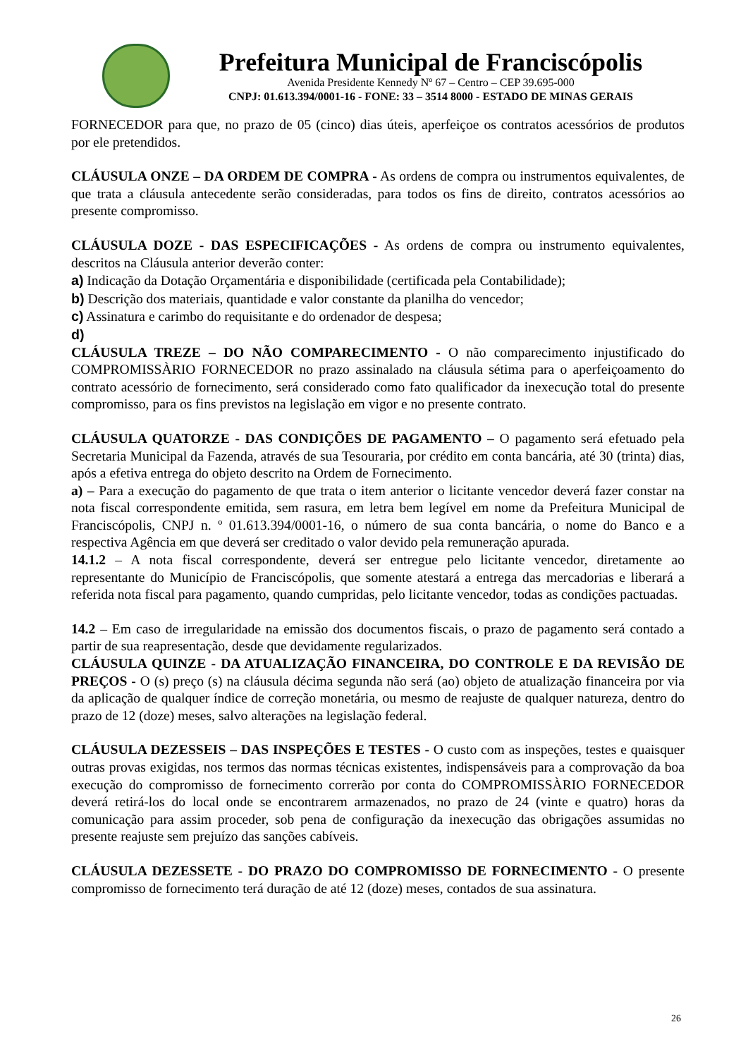Prefeitura Municipal de Franciscópolis
Avenida Presidente Kennedy Nº 67 – Centro – CEP 39.695-000
CNPJ: 01.613.394/0001-16 - FONE: 33 – 3514 8000 - ESTADO DE MINAS GERAIS
FORNECEDOR para que, no prazo de 05 (cinco) dias úteis, aperfeiçoe os contratos acessórios de produtos por ele pretendidos.
CLÁUSULA ONZE – DA ORDEM DE COMPRA - As ordens de compra ou instrumentos equivalentes, de que trata a cláusula antecedente serão consideradas, para todos os fins de direito, contratos acessórios ao presente compromisso.
CLÁUSULA DOZE - DAS ESPECIFICAÇÕES - As ordens de compra ou instrumento equivalentes, descritos na Cláusula anterior deverão conter:
a) Indicação da Dotação Orçamentária e disponibilidade (certificada pela Contabilidade);
b) Descrição dos materiais, quantidade e valor constante da planilha do vencedor;
c) Assinatura e carimbo do requisitante e do ordenador de despesa;
d)
CLÁUSULA TREZE – DO NÃO COMPARECIMENTO - O não comparecimento injustificado do COMPROMISSÀRIO FORNECEDOR no prazo assinalado na cláusula sétima para o aperfeiçoamento do contrato acessório de fornecimento, será considerado como fato qualificador da inexecução total do presente compromisso, para os fins previstos na legislação em vigor e no presente contrato.
CLÁUSULA QUATORZE - DAS CONDIÇÕES DE PAGAMENTO – O pagamento será efetuado pela Secretaria Municipal da Fazenda, através de sua Tesouraria, por crédito em conta bancária, até 30 (trinta) dias, após a efetiva entrega do objeto descrito na Ordem de Fornecimento.
a) – Para a execução do pagamento de que trata o item anterior o licitante vencedor deverá fazer constar na nota fiscal correspondente emitida, sem rasura, em letra bem legível em nome da Prefeitura Municipal de Franciscópolis, CNPJ n. º 01.613.394/0001-16, o número de sua conta bancária, o nome do Banco e a respectiva Agência em que deverá ser creditado o valor devido pela remuneração apurada.
14.1.2 – A nota fiscal correspondente, deverá ser entregue pelo licitante vencedor, diretamente ao representante do Município de Franciscópolis, que somente atestará a entrega das mercadorias e liberará a referida nota fiscal para pagamento, quando cumpridas, pelo licitante vencedor, todas as condições pactuadas.
14.2 – Em caso de irregularidade na emissão dos documentos fiscais, o prazo de pagamento será contado a partir de sua reapresentação, desde que devidamente regularizados.
CLÁUSULA QUINZE - DA ATUALIZAÇÃO FINANCEIRA, DO CONTROLE E DA REVISÃO DE PREÇOS - O (s) preço (s) na cláusula décima segunda não será (ao) objeto de atualização financeira por via da aplicação de qualquer índice de correção monetária, ou mesmo de reajuste de qualquer natureza, dentro do prazo de 12 (doze) meses, salvo alterações na legislação federal.
CLÁUSULA DEZESSEIS – DAS INSPEÇÕES E TESTES - O custo com as inspeções, testes e quaisquer outras provas exigidas, nos termos das normas técnicas existentes, indispensáveis para a comprovação da boa execução do compromisso de fornecimento correrão por conta do COMPROMISSÀRIO FORNECEDOR deverá retirá-los do local onde se encontrarem armazenados, no prazo de 24 (vinte e quatro) horas da comunicação para assim proceder, sob pena de configuração da inexecução das obrigações assumidas no presente reajuste sem prejuízo das sanções cabíveis.
CLÁUSULA DEZESSETE - DO PRAZO DO COMPROMISSO DE FORNECIMENTO - O presente compromisso de fornecimento terá duração de até 12 (doze) meses, contados de sua assinatura.
26